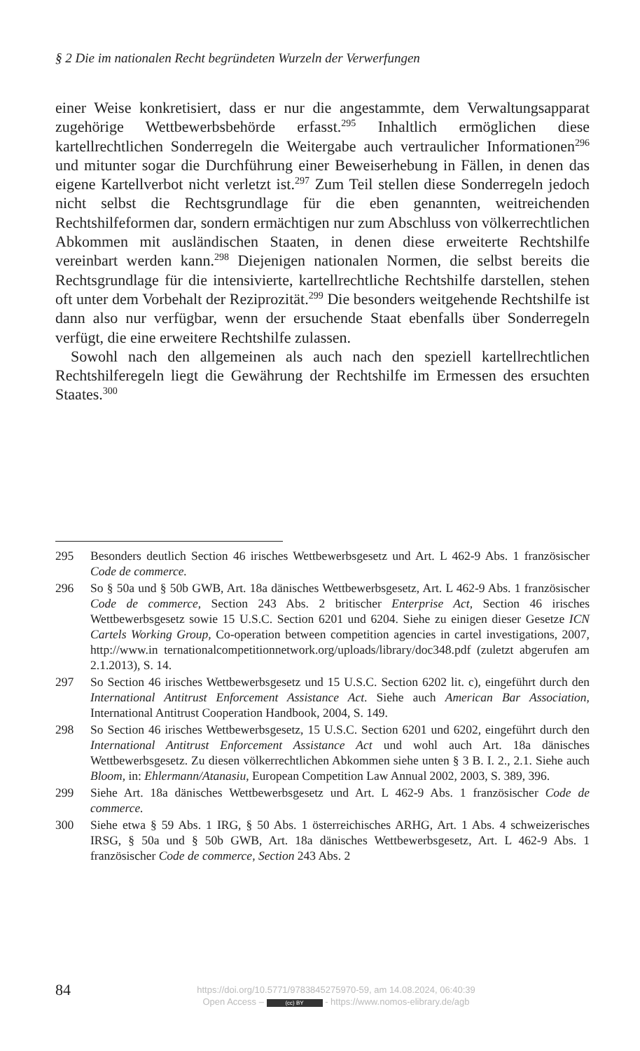§ 2 Die im nationalen Recht begründeten Wurzeln der Verwerfungen
einer Weise konkretisiert, dass er nur die angestammte, dem Verwaltungs­apparat zugehörige Wettbewerbsbehörde erfasst.<sup>295</sup> Inhaltlich ermöglichen diese kartellrechtlichen Sonderregeln die Weitergabe auch vertraulicher Informationen<sup>296</sup> und mitunter sogar die Durchführung einer Beweiserhe­bung in Fällen, in denen das eigene Kartellverbot nicht verletzt ist.<sup>297</sup> Zum Teil stellen diese Sonderregeln jedoch nicht selbst die Rechtsgrundlage für die eben genannten, weitreichenden Rechtshilfeformen dar, sondern er­mächtigen nur zum Abschluss von völkerrechtlichen Abkommen mit aus­ländischen Staaten, in denen diese erweiterte Rechtshilfe vereinbart wer­den kann.<sup>298</sup> Diejenigen nationalen Normen, die selbst bereits die Rechts­grundlage für die intensivierte, kartellrechtliche Rechtshilfe darstellen, ste­hen oft unter dem Vorbehalt der Reziprozität.<sup>299</sup> Die besonders weitgehen­de Rechtshilfe ist dann also nur verfügbar, wenn der ersuchende Staat ebenfalls über Sonderregeln verfügt, die eine erweitere Rechtshilfe zulas­sen.
Sowohl nach den allgemeinen als auch nach den speziell kartellrechtli­chen Rechtshilferegeln liegt die Gewährung der Rechtshilfe im Ermessen des ersuchten Staates.<sup>300</sup>
295 Besonders deutlich Section 46 irisches Wettbewerbsgesetz und Art. L 462-9 Abs. 1 französischer Code de commerce.
296 So § 50a und § 50b GWB, Art. 18a dänisches Wettbewerbsgesetz, Art. L 462-9 Abs. 1 französischer Code de commerce, Section 243 Abs. 2 britischer Enterprise Act, Section 46 irisches Wettbewerbsgesetz sowie 15 U.S.C. Section 6201 und 6204. Siehe zu einigen dieser Gesetze ICN Cartels Working Group, Co-ope­ration between competition agencies in cartel investigations, 2007, http://www.in ternationalcompetitionnetwork.org/uploads/library/doc348.pdf (zuletzt abgerufen am 2.1.2013), S. 14.
297 So Section 46 irisches Wettbewerbsgesetz und 15 U.S.C. Section 6202 lit. c), ein­geführt durch den International Antitrust Enforcement Assistance Act. Siehe auch American Bar Association, International Antitrust Cooperation Handbook, 2004, S. 149.
298 So Section 46 irisches Wettbewerbsgesetz, 15 U.S.C. Section 6201 und 6202, eingeführt durch den International Antitrust Enforcement Assistance Act und wohl auch Art. 18a dänisches Wettbewerbsgesetz. Zu diesen völkerrechtlichen Abkommen siehe unten § 3 B. I. 2., 2.1. Siehe auch Bloom, in: Ehlermann/Atana­siu, European Competition Law Annual 2002, 2003, S. 389, 396.
299 Siehe Art. 18a dänisches Wettbewerbsgesetz und Art. L 462-9 Abs. 1 französi­scher Code de commerce.
300 Siehe etwa § 59 Abs. 1 IRG, § 50 Abs. 1 österreichisches ARHG, Art. 1 Abs. 4 schweizerisches IRSG, § 50a und § 50b GWB, Art. 18a dänisches Wettbewerbs­gesetz, Art. L 462-9 Abs. 1 französischer Code de commerce, Section 243 Abs. 2
84
https://doi.org/10.5771/9783845275970-59, am 14.08.2024, 06:40:39
Open Access – (cc) BY - https://www.nomos-elibrary.de/agb